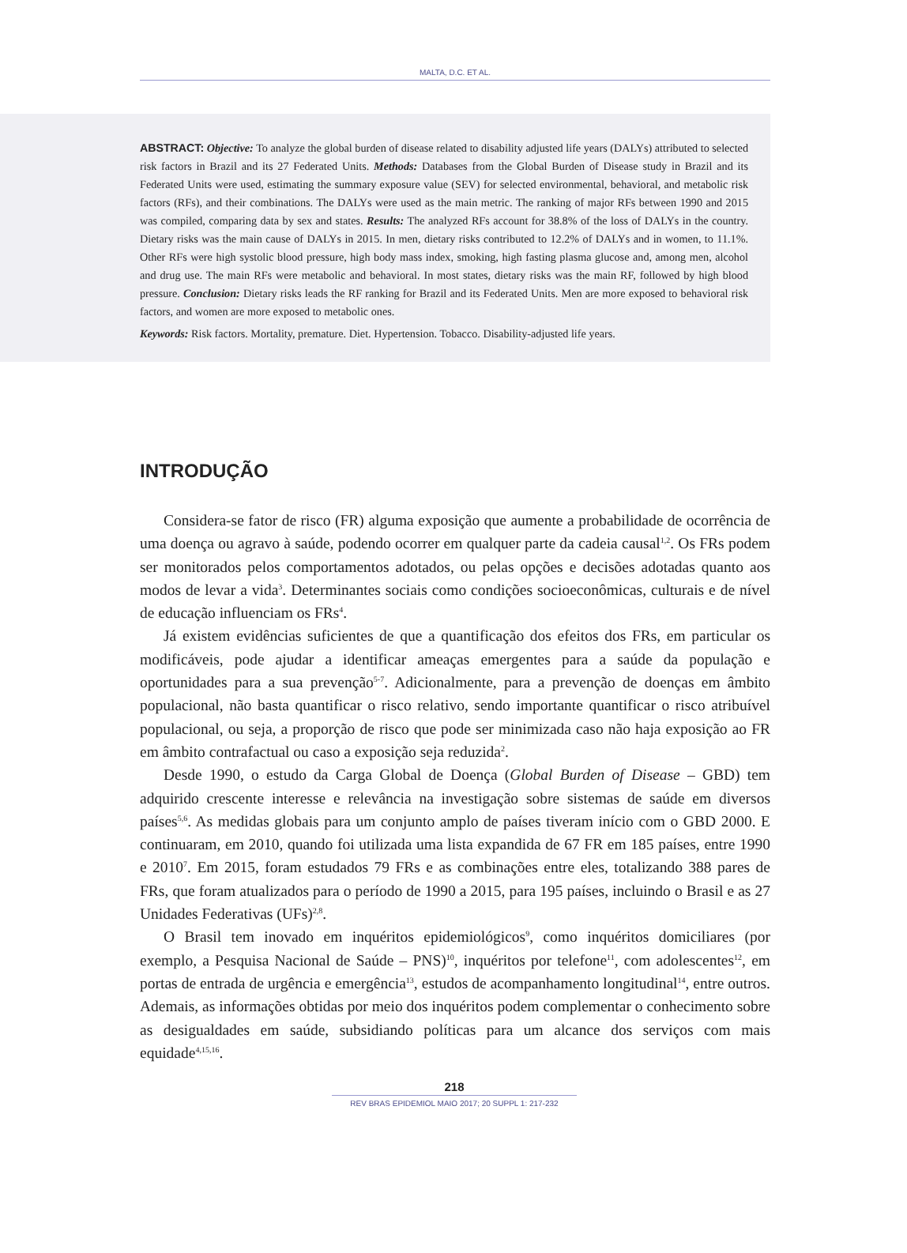MALTA, D.C. ET AL.
ABSTRACT: Objective: To analyze the global burden of disease related to disability adjusted life years (DALYs) attributed to selected risk factors in Brazil and its 27 Federated Units. Methods: Databases from the Global Burden of Disease study in Brazil and its Federated Units were used, estimating the summary exposure value (SEV) for selected environmental, behavioral, and metabolic risk factors (RFs), and their combinations. The DALYs were used as the main metric. The ranking of major RFs between 1990 and 2015 was compiled, comparing data by sex and states. Results: The analyzed RFs account for 38.8% of the loss of DALYs in the country. Dietary risks was the main cause of DALYs in 2015. In men, dietary risks contributed to 12.2% of DALYs and in women, to 11.1%. Other RFs were high systolic blood pressure, high body mass index, smoking, high fasting plasma glucose and, among men, alcohol and drug use. The main RFs were metabolic and behavioral. In most states, dietary risks was the main RF, followed by high blood pressure. Conclusion: Dietary risks leads the RF ranking for Brazil and its Federated Units. Men are more exposed to behavioral risk factors, and women are more exposed to metabolic ones.
Keywords: Risk factors. Mortality, premature. Diet. Hypertension. Tobacco. Disability-adjusted life years.
INTRODUÇÃO
Considera-se fator de risco (FR) alguma exposição que aumente a probabilidade de ocorrência de uma doença ou agravo à saúde, podendo ocorrer em qualquer parte da cadeia causal<sup>1,2</sup>. Os FRs podem ser monitorados pelos comportamentos adotados, ou pelas opções e decisões adotadas quanto aos modos de levar a vida<sup>3</sup>. Determinantes sociais como condições socioeconômicas, culturais e de nível de educação influenciam os FRs<sup>4</sup>.
Já existem evidências suficientes de que a quantificação dos efeitos dos FRs, em particular os modificáveis, pode ajudar a identificar ameaças emergentes para a saúde da população e oportunidades para a sua prevenção<sup>5-7</sup>. Adicionalmente, para a prevenção de doenças em âmbito populacional, não basta quantificar o risco relativo, sendo importante quantificar o risco atribuível populacional, ou seja, a proporção de risco que pode ser minimizada caso não haja exposição ao FR em âmbito contrafactual ou caso a exposição seja reduzida<sup>2</sup>.
Desde 1990, o estudo da Carga Global de Doença (Global Burden of Disease – GBD) tem adquirido crescente interesse e relevância na investigação sobre sistemas de saúde em diversos países<sup>5,6</sup>. As medidas globais para um conjunto amplo de países tiveram início com o GBD 2000. E continuaram, em 2010, quando foi utilizada uma lista expandida de 67 FR em 185 países, entre 1990 e 2010<sup>7</sup>. Em 2015, foram estudados 79 FRs e as combinações entre eles, totalizando 388 pares de FRs, que foram atualizados para o período de 1990 a 2015, para 195 países, incluindo o Brasil e as 27 Unidades Federativas (UFs)<sup>2,8</sup>.
O Brasil tem inovado em inquéritos epidemiológicos<sup>9</sup>, como inquéritos domiciliares (por exemplo, a Pesquisa Nacional de Saúde – PNS)<sup>10</sup>, inquéritos por telefone<sup>11</sup>, com adolescentes<sup>12</sup>, em portas de entrada de urgência e emergência<sup>13</sup>, estudos de acompanhamento longitudinal<sup>14</sup>, entre outros. Ademais, as informações obtidas por meio dos inquéritos podem complementar o conhecimento sobre as desigualdades em saúde, subsidiando políticas para um alcance dos serviços com mais equidade<sup>4,15,16</sup>.
218
REV BRAS EPIDEMIOL MAIO 2017; 20 SUPPL 1: 217-232